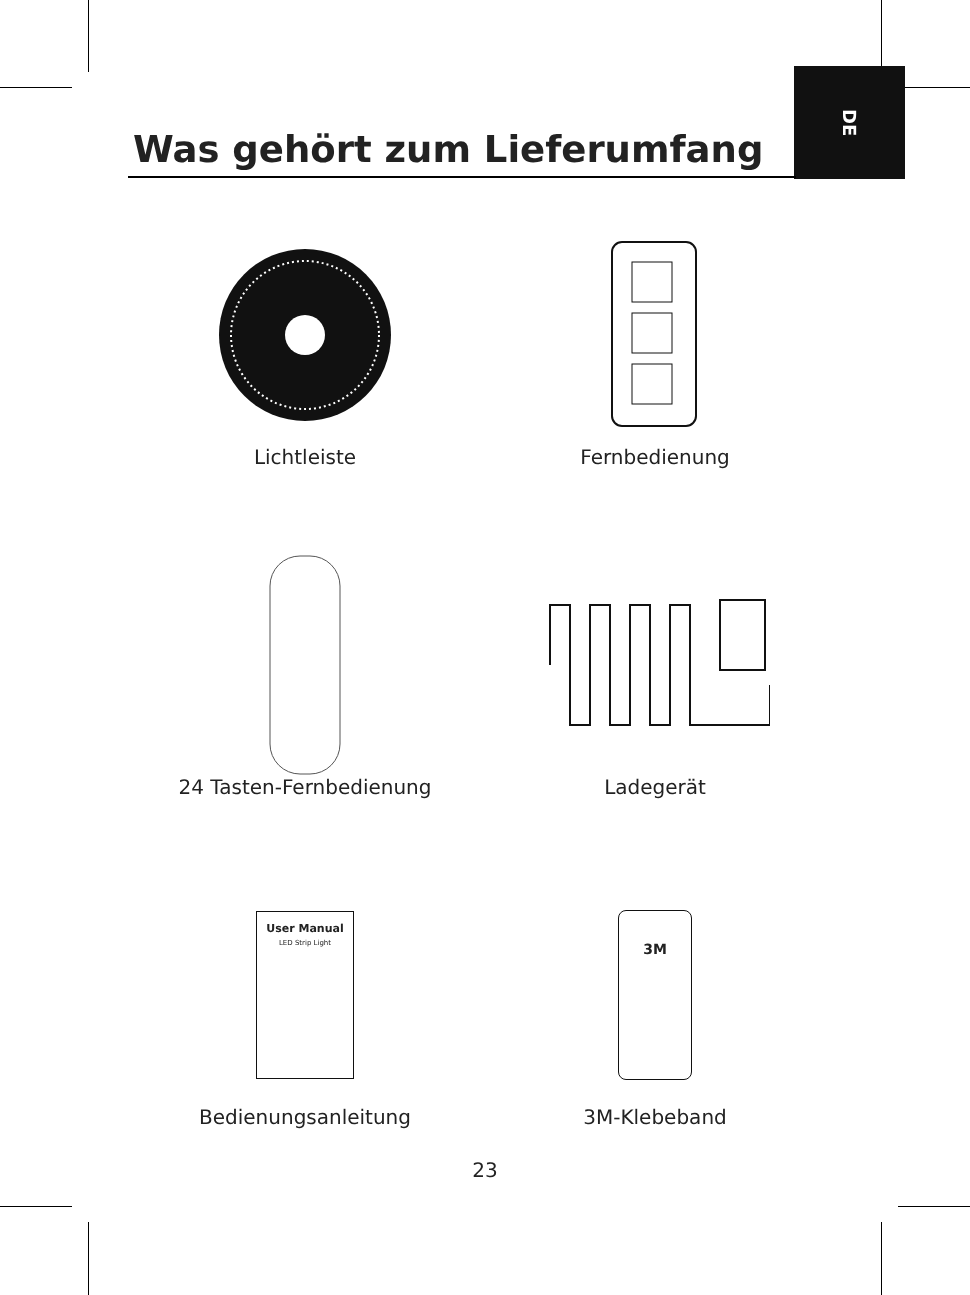DE
Was gehört zum Lieferumfang
Lichtleiste
Fernbedienung
24 Tasten-Fernbedienung
Ladegerät
User Manual
LED Strip Light
Bedienungsanleitung
3M
3M-Klebeband
23